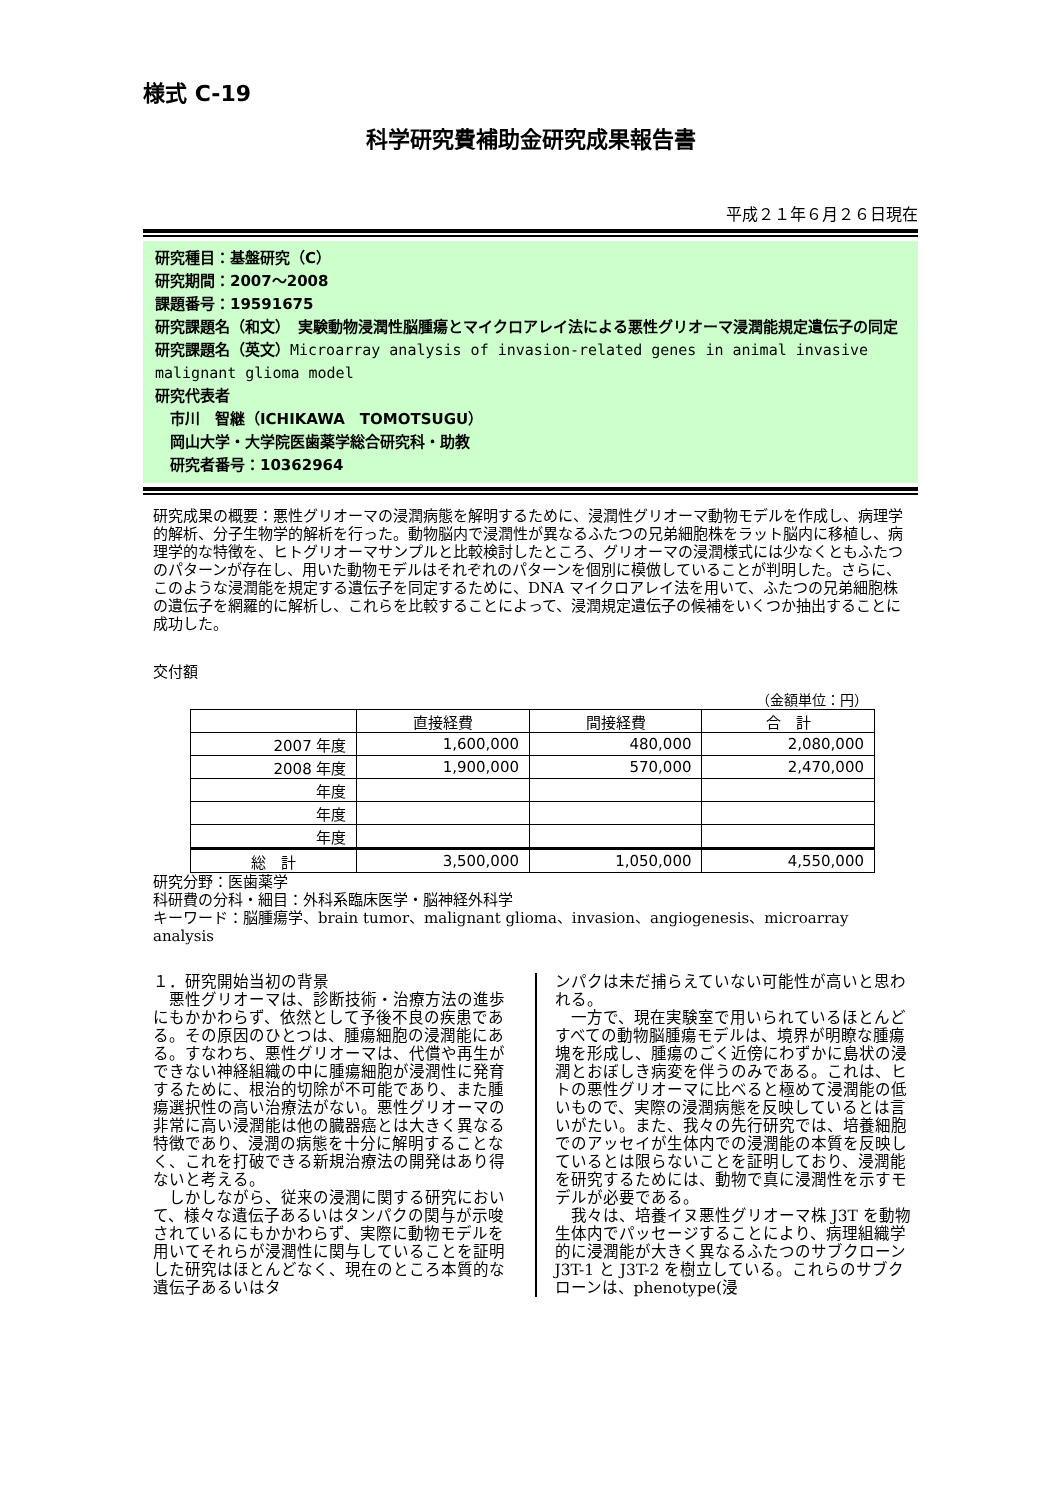様式 C-19
科学研究費補助金研究成果報告書
平成２１年６月２６日現在
研究種目：基盤研究（C）
研究期間：2007～2008
課題番号：19591675
研究課題名（和文）　実験動物浸潤性脳腫瘍とマイクロアレイ法による悪性グリオーマ浸潤能規定遺伝子の同定
研究課題名（英文）Microarray analysis of invasion-related genes in animal invasive malignant glioma model
研究代表者
　市川　智継（ICHIKAWA　TOMOTSUGU）
　岡山大学・大学院医歯薬学総合研究科・助教
　研究者番号：10362964
研究成果の概要：悪性グリオーマの浸潤病態を解明するために、浸潤性グリオーマ動物モデルを作成し、病理学的解析、分子生物学的解析を行った。動物脳内で浸潤性が異なるふたつの兄弟細胞株をラット脳内に移植し、病理学的な特徴を、ヒトグリオーマサンプルと比較検討したところ、グリオーマの浸潤様式には少なくともふたつのパターンが存在し、用いた動物モデルはそれぞれのパターンを個別に模倣していることが判明した。さらに、このような浸潤能を規定する遺伝子を同定するために、DNA マイクロアレイ法を用いて、ふたつの兄弟細胞株の遺伝子を網羅的に解析し、これらを比較することによって、浸潤規定遺伝子の候補をいくつか抽出することに成功した。
交付額
（金額単位：円）
| | 直接経費 | 間接経費 | 合 計 |
| --- | --- | --- | --- |
| 2007 年度 | 1,600,000 | 480,000 | 2,080,000 |
| 2008 年度 | 1,900,000 | 570,000 | 2,470,000 |
| 年度 | | | |
| 年度 | | | |
| 年度 | | | |
| 総 計 | 3,500,000 | 1,050,000 | 4,550,000 |
研究分野：医歯薬学
科研費の分科・細目：外科系臨床医学・脳神経外科学
キーワード：脳腫瘍学、brain tumor、malignant glioma、invasion、angiogenesis、microarray analysis
１．研究開始当初の背景
　悪性グリオーマは、診断技術・治療方法の進歩にもかかわらず、依然として予後不良の疾患である。その原因のひとつは、腫瘍細胞の浸潤能にある。すなわち、悪性グリオーマは、代償や再生ができない神経組織の中に腫瘍細胞が浸潤性に発育するために、根治的切除が不可能であり、また腫瘍選択性の高い治療法がない。悪性グリオーマの非常に高い浸潤能は他の臓器癌とは大きく異なる特徴であり、浸潤の病態を十分に解明することなく、これを打破できる新規治療法の開発はあり得ないと考える。
　しかしながら、従来の浸潤に関する研究において、様々な遺伝子あるいはタンパクの関与が示唆されているにもかかわらず、実際に動物モデルを用いてそれらが浸潤性に関与していることを証明した研究はほとんどなく、現在のところ本質的な遺伝子あるいはタ
ンパクは未だ捕らえていない可能性が高いと思われる。
　一方で、現在実験室で用いられているほとんどすべての動物脳腫瘍モデルは、境界が明瞭な腫瘍塊を形成し、腫瘍のごく近傍にわずかに島状の浸潤とおぼしき病変を伴うのみである。これは、ヒトの悪性グリオーマに比べると極めて浸潤能の低いもので、実際の浸潤病態を反映しているとは言いがたい。また、我々の先行研究では、培養細胞でのアッセイが生体内での浸潤能の本質を反映しているとは限らないことを証明しており、浸潤能を研究するためには、動物で真に浸潤性を示すモデルが必要である。
　我々は、培養イヌ悪性グリオーマ株 J3T を動物生体内でパッセージすることにより、病理組織学的に浸潤能が大きく異なるふたつのサブクローン J3T-1 と J3T-2 を樹立している。これらのサブクローンは、phenotype(浸